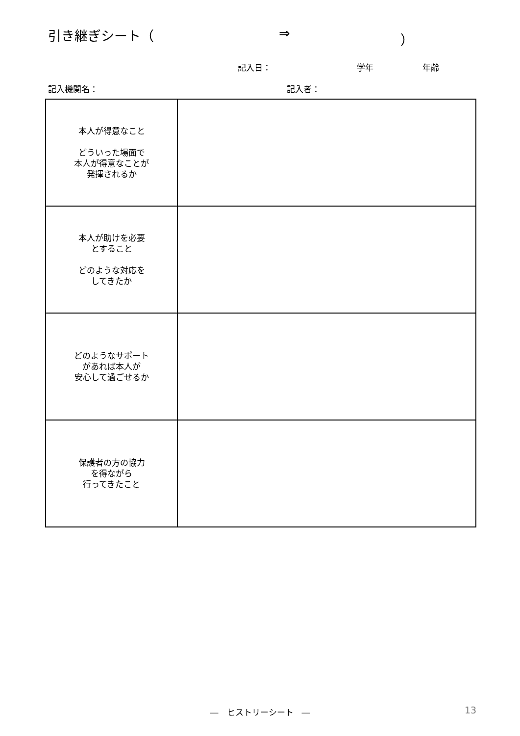引き継ぎシート（ ⇒ ）
記入日： 学年 年齢
記入機関名： 記入者：
| 本人が得意なこと どういった場面で 本人が得意なことが 発揮されるか | |
| 本人が助けを必要 とすること どのような対応を してきたか | |
| どのようなサポート があれば本人が 安心して過ごせるか | |
| 保護者の方の協力 を得ながら 行ってきたこと | |
―　ヒストリーシート　― 13